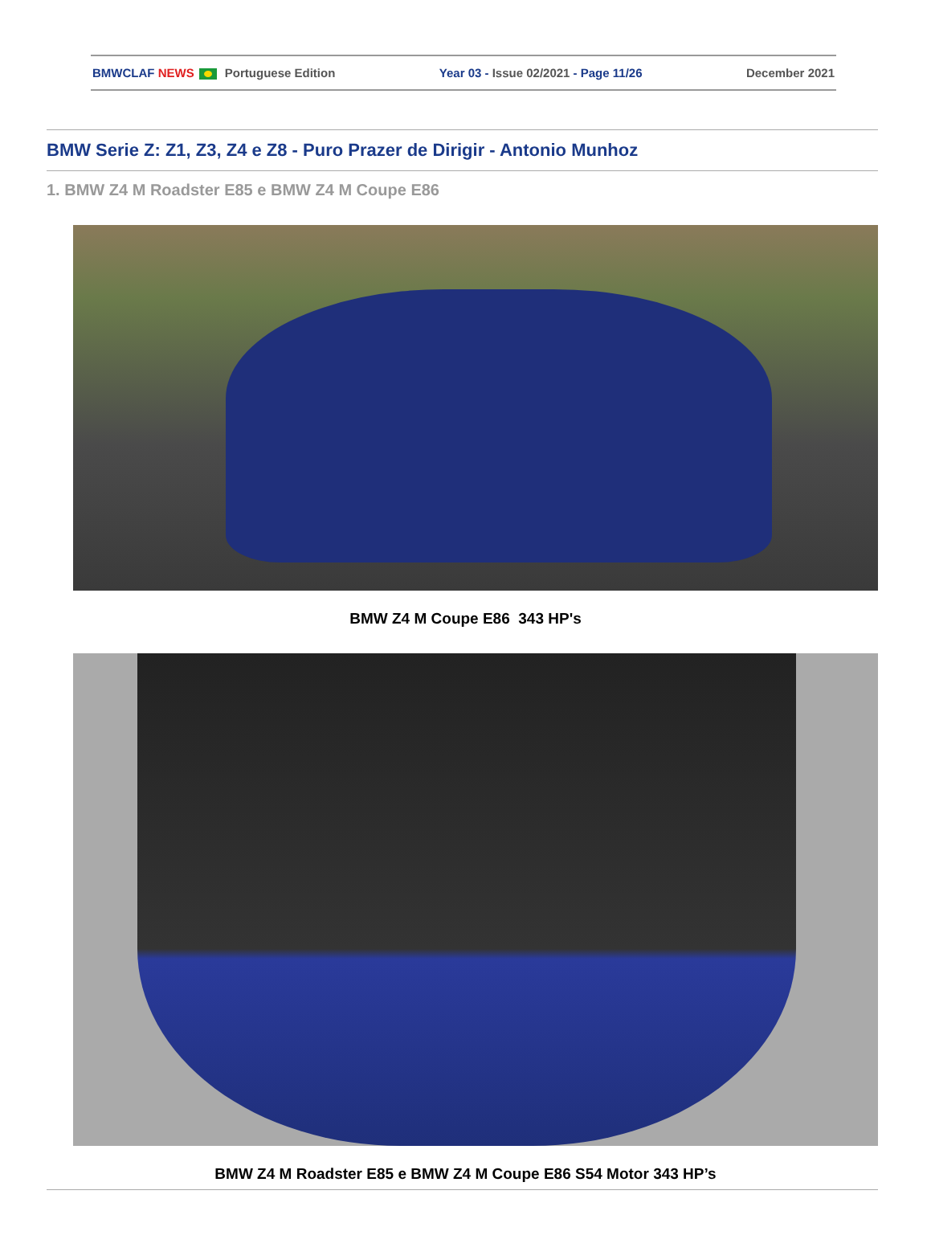BMWCLAF NEWS Portuguese Edition Year 03 - Issue 02/2021 - Page 11/26 December 2021
BMW Serie Z: Z1, Z3, Z4 e Z8 - Puro Prazer de Dirigir - Antonio Munhoz
1. BMW Z4 M Roadster E85 e BMW Z4 M Coupe E86
BMW Z4 M Coupe E86 343 HP's
BMW Z4 M Roadster E85 e BMW Z4 M Coupe E86 S54 Motor 343 HP’s